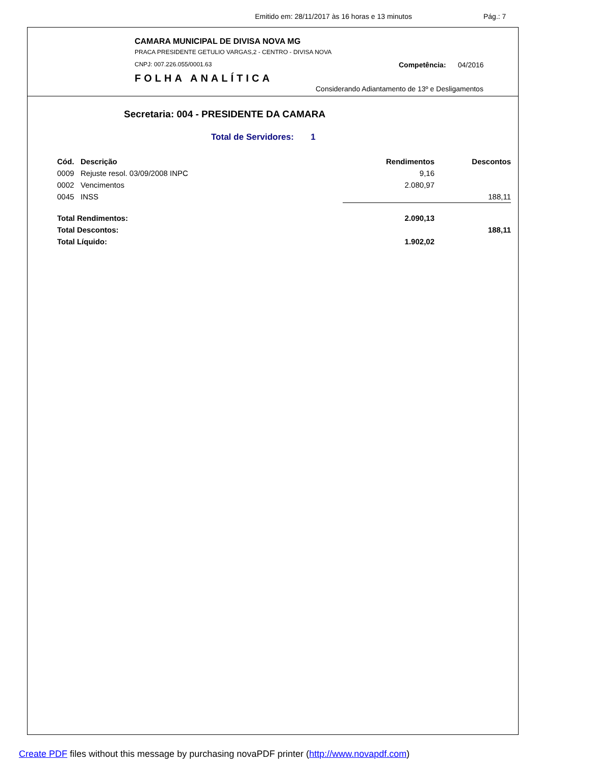Emitido em: 28/11/2017 às 16 horas e 13 minutos Pág.: 7
CAMARA MUNICIPAL DE DIVISA NOVA MG
PRACA PRESIDENTE GETULIO VARGAS,2 - CENTRO - DIVISA NOVA
CNPJ: 007.226.055/0001.63 Competência: 04/2016
FOLHA ANALÍTICA
Considerando Adiantamento de 13º e Desligamentos
Secretaria: 004 - PRESIDENTE DA CAMARA
Total de Servidores: 1
| Cód. | Descrição | Rendimentos | Descontos |
| --- | --- | --- | --- |
| 0009 | Rejuste resol. 03/09/2008 INPC | 9,16 | |
| 0002 | Vencimentos | 2.080,97 | |
| 0045 | INSS | | 188,11 |
| Total Rendimentos: | | 2.090,13 | |
| Total Descontos: | | | 188,11 |
| Total Líquido: | | 1.902,02 | |
Create PDF files without this message by purchasing novaPDF printer (http://www.novapdf.com)